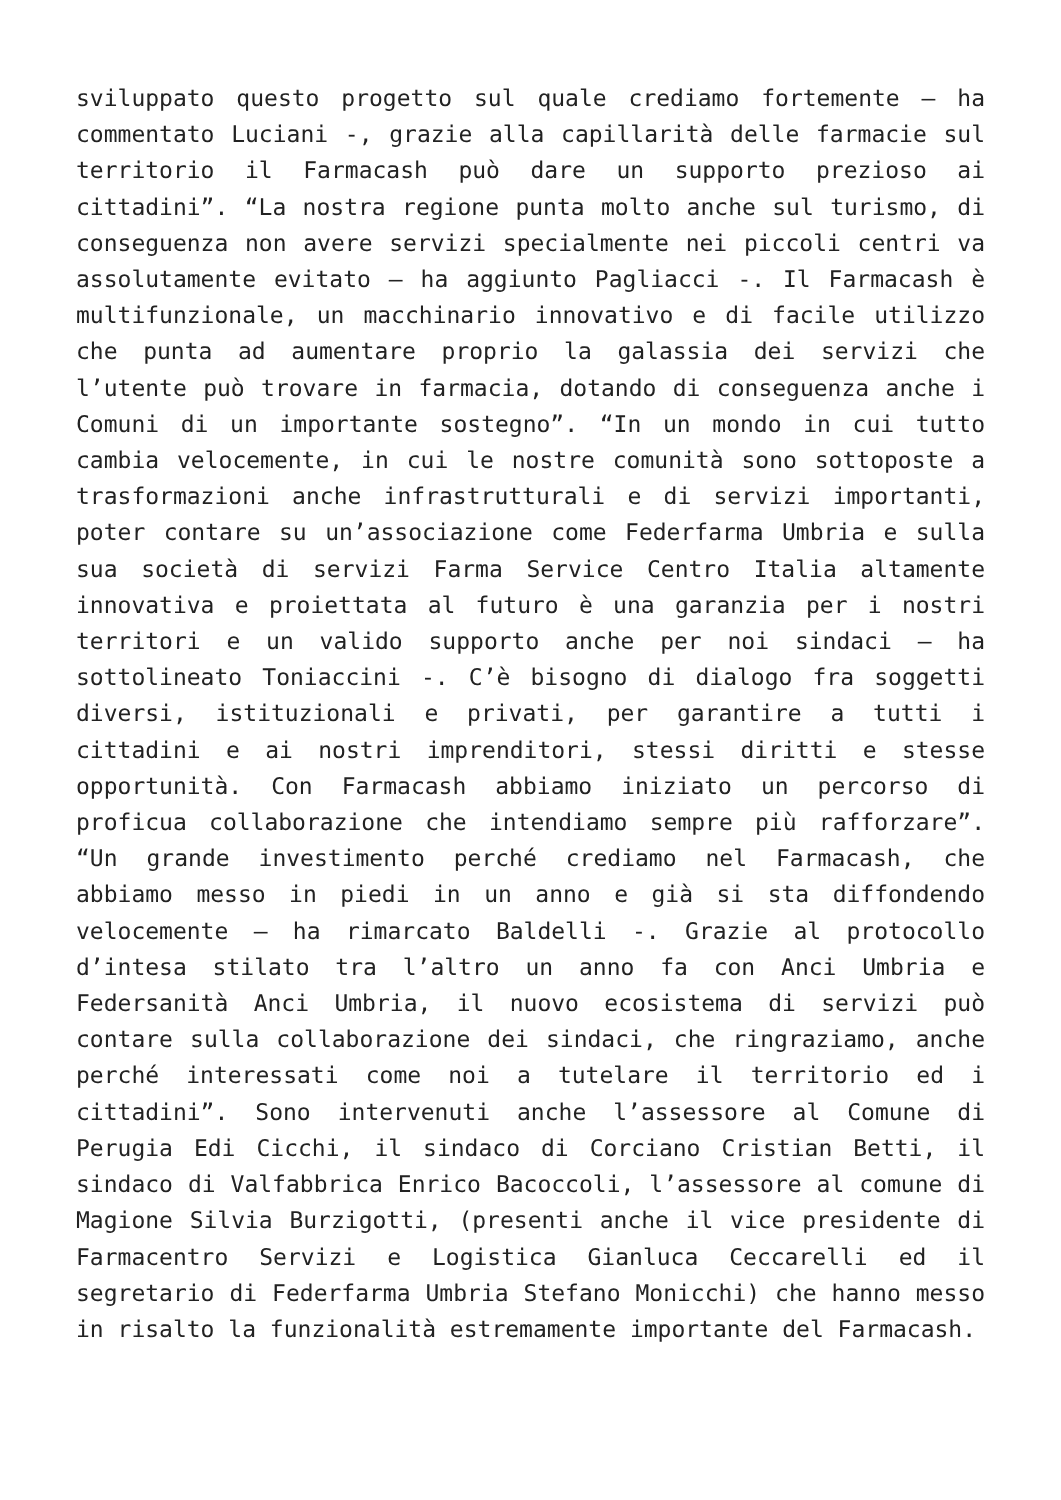sviluppato questo progetto sul quale crediamo fortemente – ha commentato Luciani -, grazie alla capillarità delle farmacie sul territorio il Farmacash può dare un supporto prezioso ai cittadini”. “La nostra regione punta molto anche sul turismo, di conseguenza non avere servizi specialmente nei piccoli centri va assolutamente evitato – ha aggiunto Pagliacci -. Il Farmacash è multifunzionale, un macchinario innovativo e di facile utilizzo che punta ad aumentare proprio la galassia dei servizi che l’utente può trovare in farmacia, dotando di conseguenza anche i Comuni di un importante sostegno”. “In un mondo in cui tutto cambia velocemente, in cui le nostre comunità sono sottoposte a trasformazioni anche infrastrutturali e di servizi importanti, poter contare su un’associazione come Federfarma Umbria e sulla sua società di servizi Farma Service Centro Italia altamente innovativa e proiettata al futuro è una garanzia per i nostri territori e un valido supporto anche per noi sindaci – ha sottolineato Toniaccini -. C’è bisogno di dialogo fra soggetti diversi, istituzionali e privati, per garantire a tutti i cittadini e ai nostri imprenditori, stessi diritti e stesse opportunità. Con Farmacash abbiamo iniziato un percorso di proficua collaborazione che intendiamo sempre più rafforzare”. “Un grande investimento perché crediamo nel Farmacash, che abbiamo messo in piedi in un anno e già si sta diffondendo velocemente – ha rimarcato Baldelli -. Grazie al protocollo d’intesa stilato tra l’altro un anno fa con Anci Umbria e Federsanità Anci Umbria, il nuovo ecosistema di servizi può contare sulla collaborazione dei sindaci, che ringraziamo, anche perché interessati come noi a tutelare il territorio ed i cittadini”. Sono intervenuti anche l’assessore al Comune di Perugia Edi Cicchi, il sindaco di Corciano Cristian Betti, il sindaco di Valfabbrica Enrico Bacoccoli, l’assessore al comune di Magione Silvia Burzigotti, (presenti anche il vice presidente di Farmacentro Servizi e Logistica Gianluca Ceccarelli ed il segretario di Federfarma Umbria Stefano Monicchi) che hanno messo in risalto la funzionalità estremamente importante del Farmacash.